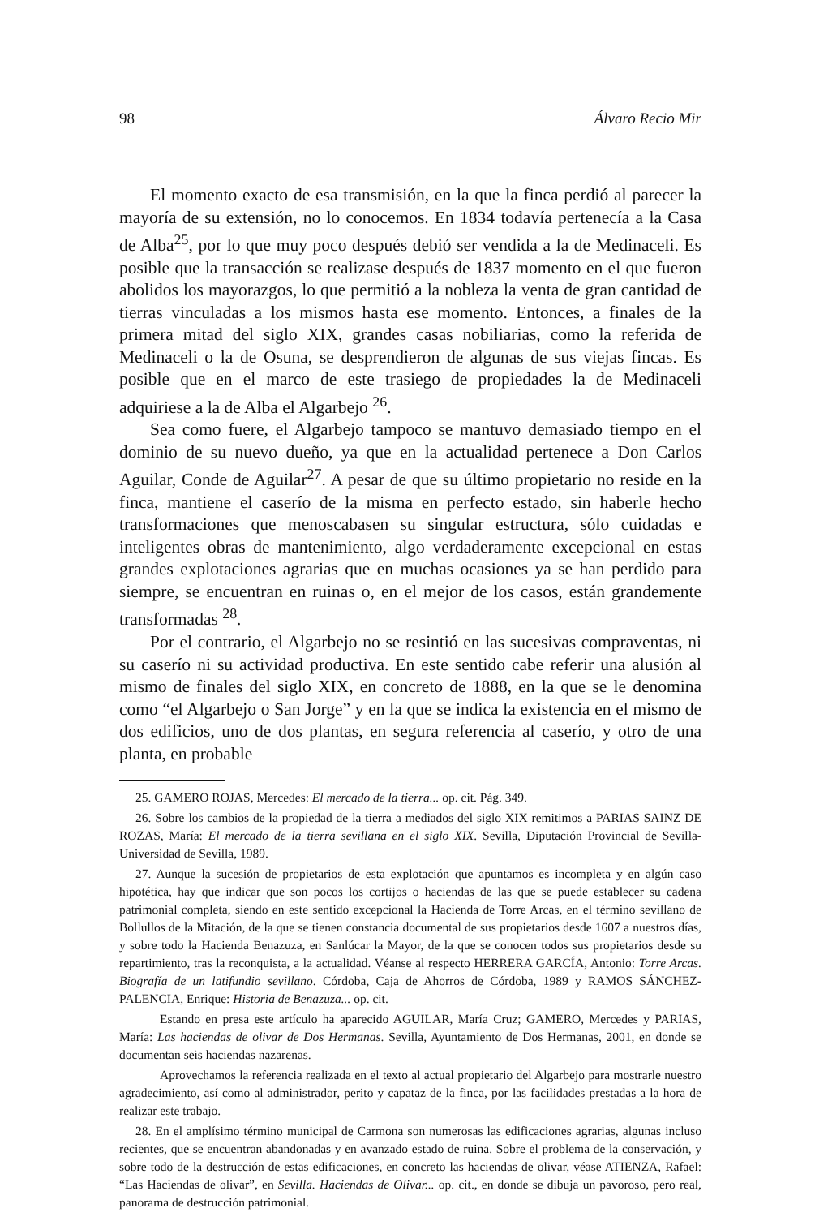98 Álvaro Recio Mir
El momento exacto de esa transmisión, en la que la finca perdió al parecer la mayoría de su extensión, no lo conocemos. En 1834 todavía pertenecía a la Casa de Alba<sup>25</sup>, por lo que muy poco después debió ser vendida a la de Medinaceli. Es posible que la transacción se realizase después de 1837 momento en el que fueron abolidos los mayorazgos, lo que permitió a la nobleza la venta de gran cantidad de tierras vinculadas a los mismos hasta ese momento. Entonces, a finales de la primera mitad del siglo XIX, grandes casas nobiliarias, como la referida de Medinaceli o la de Osuna, se desprendieron de algunas de sus viejas fincas. Es posible que en el marco de este trasiego de propiedades la de Medinaceli adquiriese a la de Alba el Algarbejo <sup>26</sup>.
Sea como fuere, el Algarbejo tampoco se mantuvo demasiado tiempo en el dominio de su nuevo dueño, ya que en la actualidad pertenece a Don Carlos Aguilar, Conde de Aguilar<sup>27</sup>. A pesar de que su último propietario no reside en la finca, mantiene el caserío de la misma en perfecto estado, sin haberle hecho transformaciones que menoscabasen su singular estructura, sólo cuidadas e inteligentes obras de mantenimiento, algo verdaderamente excepcional en estas grandes explotaciones agrarias que en muchas ocasiones ya se han perdido para siempre, se encuentran en ruinas o, en el mejor de los casos, están grandemente transformadas <sup>28</sup>.
Por el contrario, el Algarbejo no se resintió en las sucesivas compraventas, ni su caserío ni su actividad productiva. En este sentido cabe referir una alusión al mismo de finales del siglo XIX, en concreto de 1888, en la que se le denomina como “el Algarbejo o San Jorge” y en la que se indica la existencia en el mismo de dos edificios, uno de dos plantas, en segura referencia al caserío, y otro de una planta, en probable
25. GAMERO ROJAS, Mercedes: El mercado de la tierra... op. cit. Pág. 349.
26. Sobre los cambios de la propiedad de la tierra a mediados del siglo XIX remitimos a PARIAS SAINZ DE ROZAS, María: El mercado de la tierra sevillana en el siglo XIX. Sevilla, Diputación Provincial de Sevilla-Universidad de Sevilla, 1989.
27. Aunque la sucesión de propietarios de esta explotación que apuntamos es incompleta y en algún caso hipotética, hay que indicar que son pocos los cortijos o haciendas de las que se puede establecer su cadena patrimonial completa, siendo en este sentido excepcional la Hacienda de Torre Arcas, en el término sevillano de Bollullos de la Mitación, de la que se tienen constancia documental de sus propietarios desde 1607 a nuestros días, y sobre todo la Hacienda Benazuza, en Sanlúcar la Mayor, de la que se conocen todos sus propietarios desde su repartimiento, tras la reconquista, a la actualidad. Véanse al respecto HERRERA GARCÍA, Antonio: Torre Arcas. Biografía de un latifundio sevillano. Córdoba, Caja de Ahorros de Córdoba, 1989 y RAMOS SÁNCHEZ-PALENCIA, Enrique: Historia de Benazuza... op. cit.
Estando en presa este artículo ha aparecido AGUILAR, María Cruz; GAMERO, Mercedes y PARIAS, María: Las haciendas de olivar de Dos Hermanas. Sevilla, Ayuntamiento de Dos Hermanas, 2001, en donde se documentan seis haciendas nazarenas.
Aprovechamos la referencia realizada en el texto al actual propietario del Algarbejo para mostrarle nuestro agradecimiento, así como al administrador, perito y capataz de la finca, por las facilidades prestadas a la hora de realizar este trabajo.
28. En el amplísimo término municipal de Carmona son numerosas las edificaciones agrarias, algunas incluso recientes, que se encuentran abandonadas y en avanzado estado de ruina. Sobre el problema de la conservación, y sobre todo de la destrucción de estas edificaciones, en concreto las haciendas de olivar, véase ATIENZA, Rafael: “Las Haciendas de olivar”, en Sevilla. Haciendas de Olivar... op. cit., en donde se dibuja un pavoroso, pero real, panorama de destrucción patrimonial.